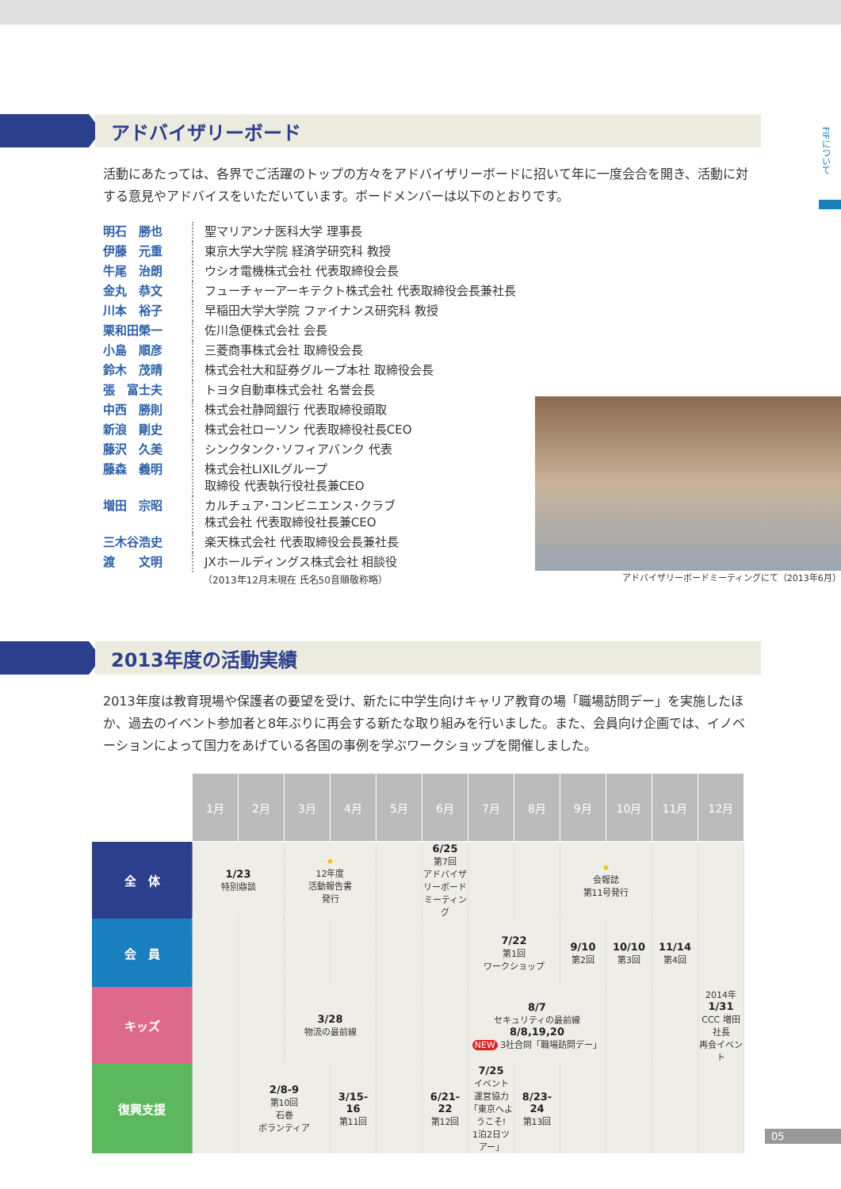FIFについて
アドバイザリーボード
活動にあたっては、各界でご活躍のトップの方々をアドバイザリーボードに招いて年に一度会合を開き、活動に対する意見やアドバイスをいただいています。ボードメンバーは以下のとおりです。
| 明石 勝也 | 聖マリアンナ医科大学 理事長 |
| 伊藤 元重 | 東京大学大学院 経済学研究科 教授 |
| 牛尾 治朗 | ウシオ電機株式会社 代表取締役会長 |
| 金丸 恭文 | フューチャーアーキテクト株式会社 代表取締役会長兼社長 |
| 川本 裕子 | 早稲田大学大学院 ファイナンス研究科 教授 |
| 栗和田榮一 | 佐川急便株式会社 会長 |
| 小島 順彦 | 三菱商事株式会社 取締役会長 |
| 鈴木 茂晴 | 株式会社大和証券グループ本社 取締役会長 |
| 張 富士夫 | トヨタ自動車株式会社 名誉会長 |
| 中西 勝則 | 株式会社静岡銀行 代表取締役頭取 |
| 新浪 剛史 | 株式会社ローソン 代表取締役社長CEO |
| 藤沢 久美 | シンクタンク･ソフィアバンク 代表 |
| 藤森 義明 | 株式会社LIXILグループ 取締役 代表執行役社長兼CEO |
| 増田 宗昭 | カルチュア･コンビニエンス･クラブ 株式会社 代表取締役社長兼CEO |
| 三木谷浩史 | 楽天株式会社 代表取締役会長兼社長 |
| 渡 文明 | JXホールディングス株式会社 相談役 |
（2013年12月末現在 氏名50音順敬称略）
アドバイザリーボードミーティングにて（2013年6月）
2013年度の活動実績
2013年度は教育現場や保護者の要望を受け、新たに中学生向けキャリア教育の場「職場訪問デー」を実施したほか、過去のイベント参加者と8年ぶりに再会する新たな取り組みを行いました。また、会員向け企画では、イノベーションによって国力をあげている各国の事例を学ぶワークショップを開催しました。
| | 1月 | 2月 | 3月 | 4月 | 5月 | 6月 | 7月 | 8月 | 9月 | 10月 | 11月 | 12月 |
| 全 体 | 1/23 特別鼎談 | | ★ 12年度 活動報告書 発行 | | | 6/25 第7回 アドバイザリーボード ミーティング | | | ★ 会報誌 第11号発行 | | | |
| 会 員 | | | | | | | 7/22 第1回 ワークショップ | | 9/10 第2回 | 10/10 第3回 | 11/14 第4回 | |
| キッズ | | | 3/28 物流の最前線 | | | | 8/7 セキュリティの最前線 8/8,19,20 NEW 3社合同「職場訪問デー」 | | | | | 2014年 1/31 CCC 増田社長 再会イベント |
| 復興支援 | | 2/8-9 第10回 石巻 ボランティア | | 3/15-16 第11回 | | 6/21-22 第12回 | 7/25 イベント 運営協力 「東京へようこそ! 1泊2日ツアー」 | 8/23-24 第13回 | | | | |
05